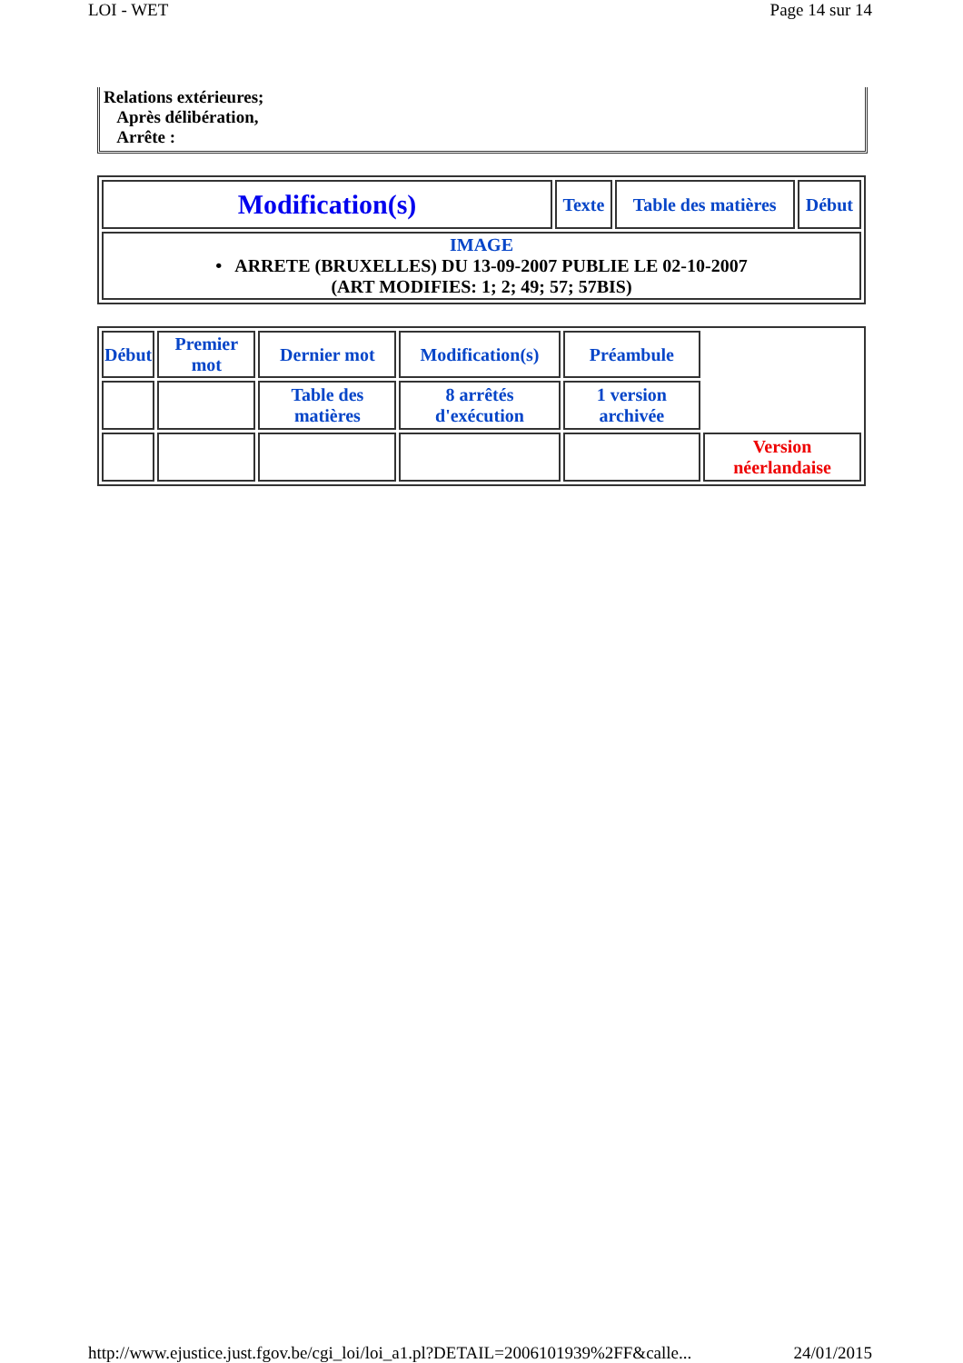LOI - WET Page 14 sur 14
Relations extérieures;
Après délibération,
Arrête :
| Modification(s) | Texte | Table des matières | Début |
| IMAGE • ARRETE (BRUXELLES) DU 13-09-2007 PUBLIE LE 02-10-2007 (ART MODIFIES: 1; 2; 49; 57; 57BIS) | | | |
| Début | Premier mot | Dernier mot | Modification(s) | Préambule | |
| | | Table des matières | 8 arrêtés d'exécution | 1 version archivée | |
| | | | | | Version néerlandaise |
http://www.ejustice.just.fgov.be/cgi_loi/loi_a1.pl?DETAIL=2006101939%2FF&calle... 24/01/2015